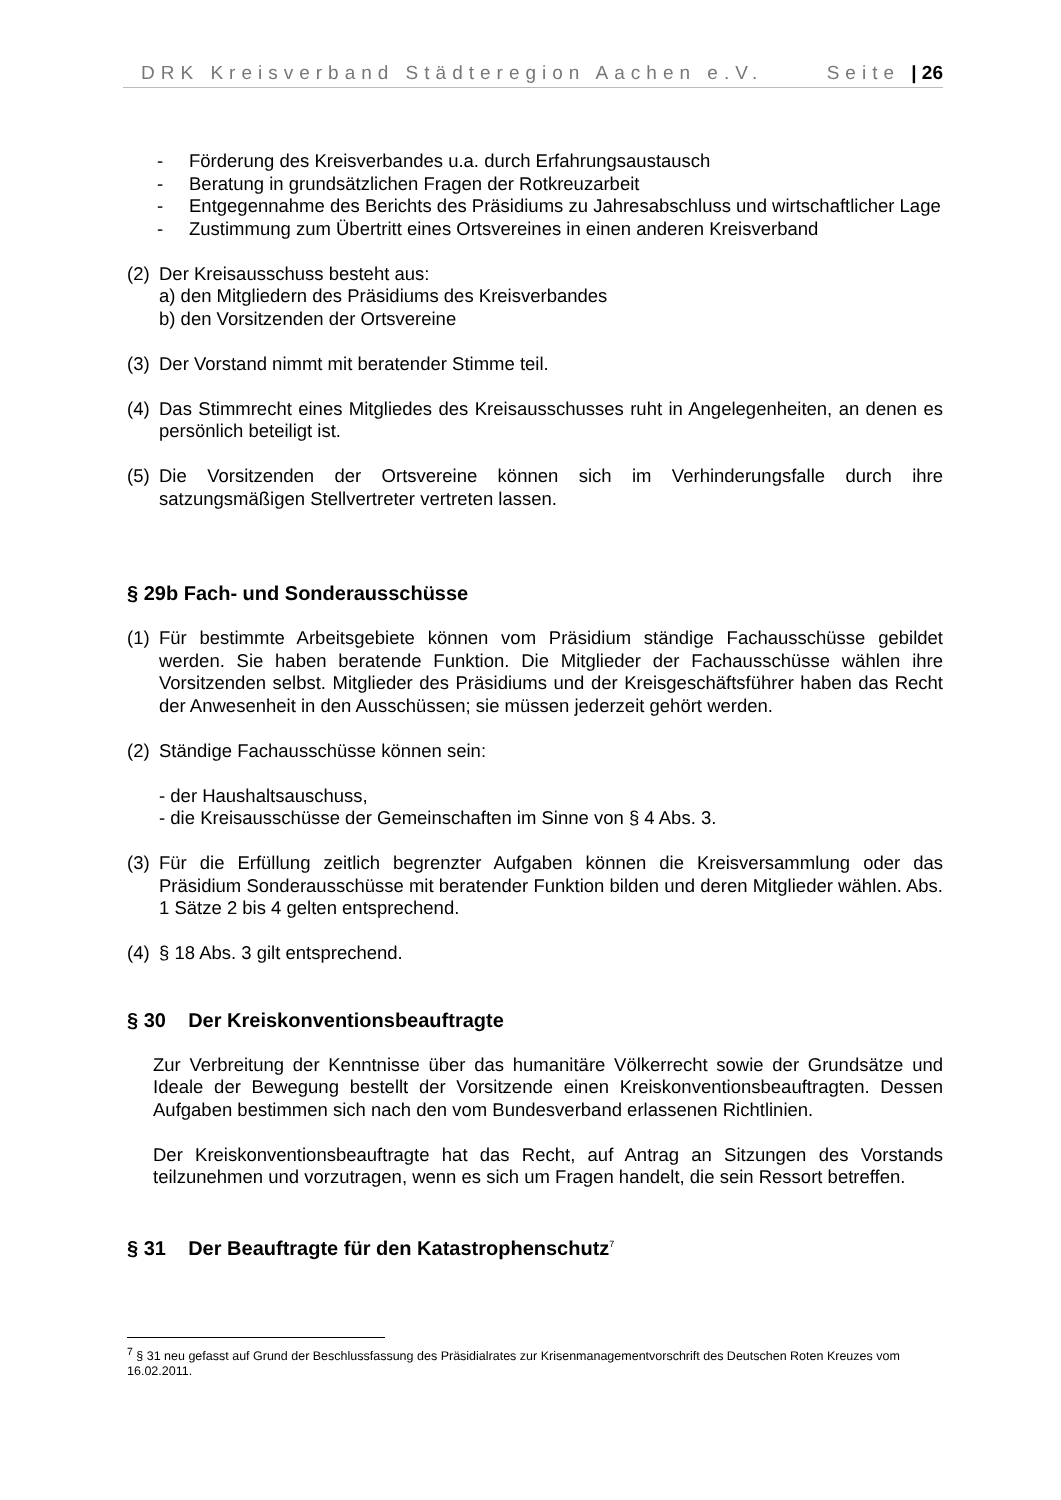DRK Kreisverband Städteregion Aachen e.V. Seite | 26
- Förderung des Kreisverbandes u.a. durch Erfahrungsaustausch
- Beratung in grundsätzlichen Fragen der Rotkreuzarbeit
- Entgegennahme des Berichts des Präsidiums zu Jahresabschluss und wirtschaftlicher Lage
- Zustimmung zum Übertritt eines Ortsvereines in einen anderen Kreisverband
(2)
Der Kreisausschuss besteht aus:
a) den Mitgliedern des Präsidiums des Kreisverbandes
b) den Vorsitzenden der Ortsvereine
(3)
Der Vorstand nimmt mit beratender Stimme teil.
(4)
Das Stimmrecht eines Mitgliedes des Kreisausschusses ruht in Angelegenheiten, an denen es persönlich beteiligt ist.
(5)
Die Vorsitzenden der Ortsvereine können sich im Verhinderungsfalle durch ihre satzungsmäßigen Stellvertreter vertreten lassen.
§ 29b Fach- und Sonderausschüsse
(1)
Für bestimmte Arbeitsgebiete können vom Präsidium ständige Fachausschüsse gebildet werden. Sie haben beratende Funktion. Die Mitglieder der Fachausschüsse wählen ihre Vorsitzenden selbst. Mitglieder des Präsidiums und der Kreisgeschäftsführer haben das Recht der Anwesenheit in den Ausschüssen; sie müssen jederzeit gehört werden.
(2)
Ständige Fachausschüsse können sein:
- der Haushaltsauschuss,
- die Kreisausschüsse der Gemeinschaften im Sinne von § 4 Abs. 3.
(3)
Für die Erfüllung zeitlich begrenzter Aufgaben können die Kreisversammlung oder das Präsidium Sonderausschüsse mit beratender Funktion bilden und deren Mitglieder wählen. Abs. 1 Sätze 2 bis 4 gelten entsprechend.
(4)
§ 18 Abs. 3 gilt entsprechend.
§ 30 Der Kreiskonventionsbeauftragte
Zur Verbreitung der Kenntnisse über das humanitäre Völkerrecht sowie der Grundsätze und Ideale der Bewegung bestellt der Vorsitzende einen Kreiskonventionsbeauftragten. Dessen Aufgaben bestimmen sich nach den vom Bundesverband erlassenen Richtlinien.
Der Kreiskonventionsbeauftragte hat das Recht, auf Antrag an Sitzungen des Vorstands teilzunehmen und vorzutragen, wenn es sich um Fragen handelt, die sein Ressort betreffen.
§ 31 Der Beauftragte für den Katastrophenschutz<sup>7</sup>
<sup>7</sup> § 31 neu gefasst auf Grund der Beschlussfassung des Präsidialrates zur Krisenmanagementvorschrift des Deutschen Roten Kreuzes vom 16.02.2011.